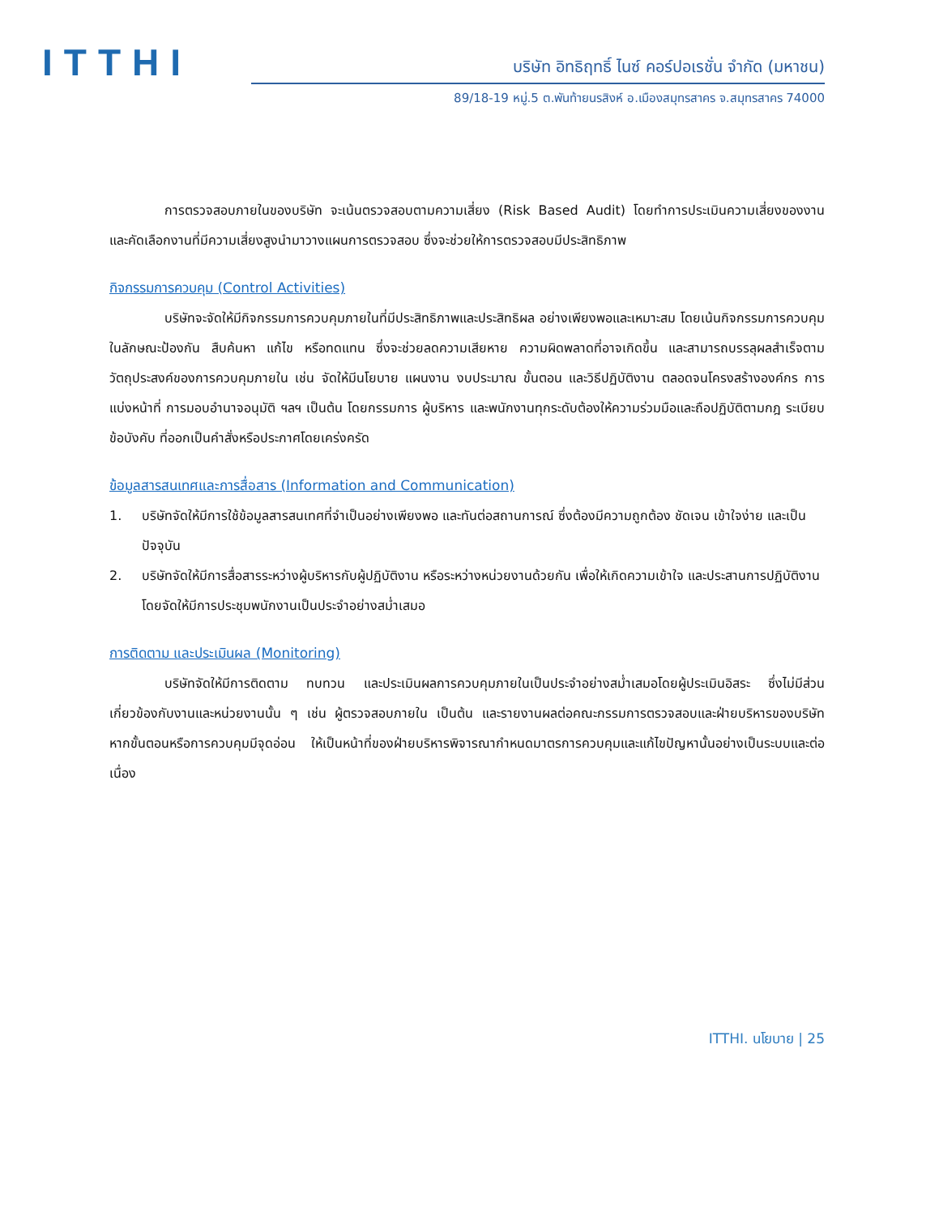ITTHI
บริษัท อิทธิฤทธิ์ ไนซ์ คอร์ปอเรชั่น จำกัด (มหาชน)
89/18-19 หมู่.5 ต.พันท้ายนรสิงห์ อ.เมืองสมุทรสาคร จ.สมุทรสาคร 74000
การตรวจสอบภายในของบริษัท จะเน้นตรวจสอบตามความเสี่ยง (Risk Based Audit) โดยทำการประเมินความเสี่ยงของงาน และคัดเลือกงานที่มีความเสี่ยงสูงนำมาวางแผนการตรวจสอบ ซึ่งจะช่วยให้การตรวจสอบมีประสิทธิภาพ
กิจกรรมการควบคุม (Control Activities)
บริษัทจะจัดให้มีกิจกรรมการควบคุมภายในที่มีประสิทธิภาพและประสิทธิผล อย่างเพียงพอและเหมาะสม โดยเน้นกิจกรรมการควบคุมในลักษณะป้องกัน สืบค้นหา แก้ไข หรือทดแทน ซึ่งจะช่วยลดความเสียหาย ความผิดพลาดที่อาจเกิดขึ้น และสามารถบรรลุผลสำเร็จตามวัตถุประสงค์ของการควบคุมภายใน เช่น จัดให้มีนโยบาย แผนงาน งบประมาณ ขั้นตอน และวิธีปฏิบัติงาน ตลอดจนโครงสร้างองค์กร การแบ่งหน้าที่ การมอบอำนาจอนุมัติ ฯลฯ เป็นต้น โดยกรรมการ ผู้บริหาร และพนักงานทุกระดับต้องให้ความร่วมมือและถือปฏิบัติตามกฎ ระเบียบ ข้อบังคับ ที่ออกเป็นคำสั่งหรือประกาศโดยเคร่งครัด
ข้อมูลสารสนเทศและการสื่อสาร (Information and Communication)
1. บริษัทจัดให้มีการใช้ข้อมูลสารสนเทศที่จำเป็นอย่างเพียงพอ และทันต่อสถานการณ์ ซึ่งต้องมีความถูกต้อง ชัดเจน เข้าใจง่าย และเป็นปัจจุบัน
2. บริษัทจัดให้มีการสื่อสารระหว่างผู้บริหารกับผู้ปฏิบัติงาน หรือระหว่างหน่วยงานด้วยกัน เพื่อให้เกิดความเข้าใจ และประสานการปฏิบัติงาน โดยจัดให้มีการประชุมพนักงานเป็นประจำอย่างสม่ำเสมอ
การติดตาม และประเมินผล (Monitoring)
บริษัทจัดให้มีการติดตาม ทบทวน และประเมินผลการควบคุมภายในเป็นประจำอย่างสม่ำเสมอโดยผู้ประเมินอิสระ ซึ่งไม่มีส่วนเกี่ยวข้องกับงานและหน่วยงานนั้น ๆ เช่น ผู้ตรวจสอบภายใน เป็นต้น และรายงานผลต่อคณะกรรมการตรวจสอบและฝ่ายบริหารของบริษัท หากขั้นตอนหรือการควบคุมมีจุดอ่อน ให้เป็นหน้าที่ของฝ่ายบริหารพิจารณากำหนดมาตรการควบคุมและแก้ไขปัญหานั้นอย่างเป็นระบบและต่อเนื่อง
ITTHI. นโยบาย | 25